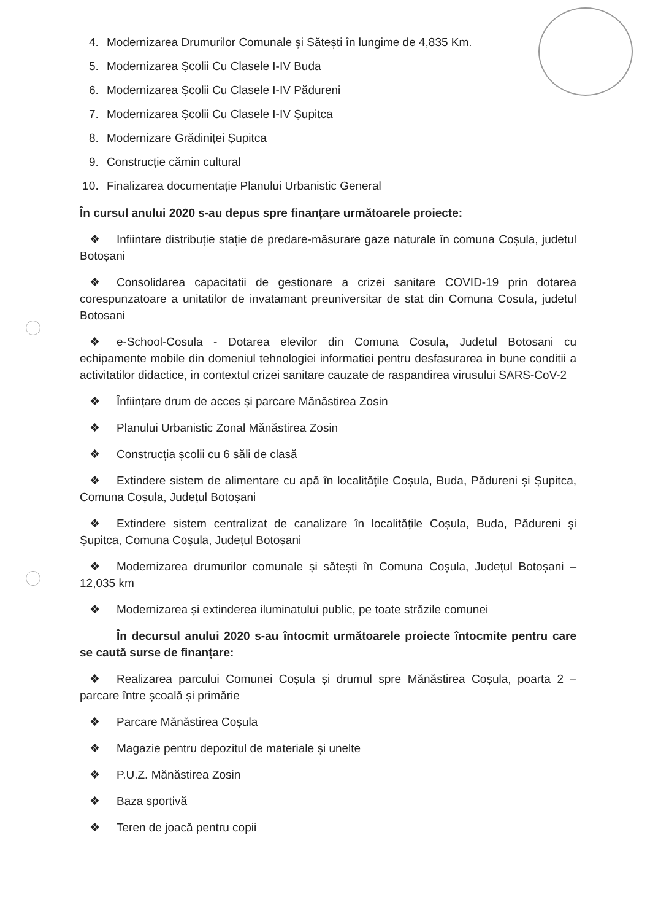4. Modernizarea Drumurilor Comunale și Sătești în lungime de 4,835 Km.
5. Modernizarea Școlii Cu Clasele I-IV Buda
6. Modernizarea Școlii Cu Clasele I-IV Pădureni
7. Modernizarea Școlii Cu Clasele I-IV Șupitca
8. Modernizare Grădiniței Șupitca
9. Construcție cămin cultural
10. Finalizarea documentație Planului Urbanistic General
În cursul anului 2020 s-au depus spre finanțare următoarele proiecte:
❖ Infiintare distribuție stație de predare-măsurare gaze naturale în comuna Coșula, judetul Botoșani
❖ Consolidarea capacitatii de gestionare a crizei sanitare COVID-19 prin dotarea corespunzatoare a unitatilor de invatamant preuniversitar de stat din Comuna Cosula, judetul Botosani
❖ e-School-Cosula - Dotarea elevilor din Comuna Cosula, Judetul Botosani cu echipamente mobile din domeniul tehnologiei informatiei pentru desfasurarea in bune conditii a activitatilor didactice, in contextul crizei sanitare cauzate de raspandirea virusului SARS-CoV-2
❖ Înființare drum de acces și parcare Mănăstirea Zosin
❖ Planului Urbanistic Zonal Mănăstirea Zosin
❖ Construcția școlii cu 6 săli de clasă
❖ Extindere sistem de alimentare cu apă în localitățile Coșula, Buda, Pădureni și Șupitca, Comuna Coșula, Județul Botoșani
❖ Extindere sistem centralizat de canalizare în localitățile Coșula, Buda, Pădureni și Șupitca, Comuna Coșula, Județul Botoșani
❖ Modernizarea drumurilor comunale și sătești în Comuna Coșula, Județul Botoșani – 12,035 km
❖ Modernizarea și extinderea iluminatului public, pe toate străzile comunei
În decursul anului 2020 s-au întocmit următoarele proiecte întocmite pentru care se caută surse de finanțare:
❖ Realizarea parcului Comunei Coșula și drumul spre Mănăstirea Coșula, poarta 2 – parcare între școală și primărie
❖ Parcare Mănăstirea Coșula
❖ Magazie pentru depozitul de materiale și unelte
❖ P.U.Z. Mănăstirea Zosin
❖ Baza sportivă
❖ Teren de joacă pentru copii